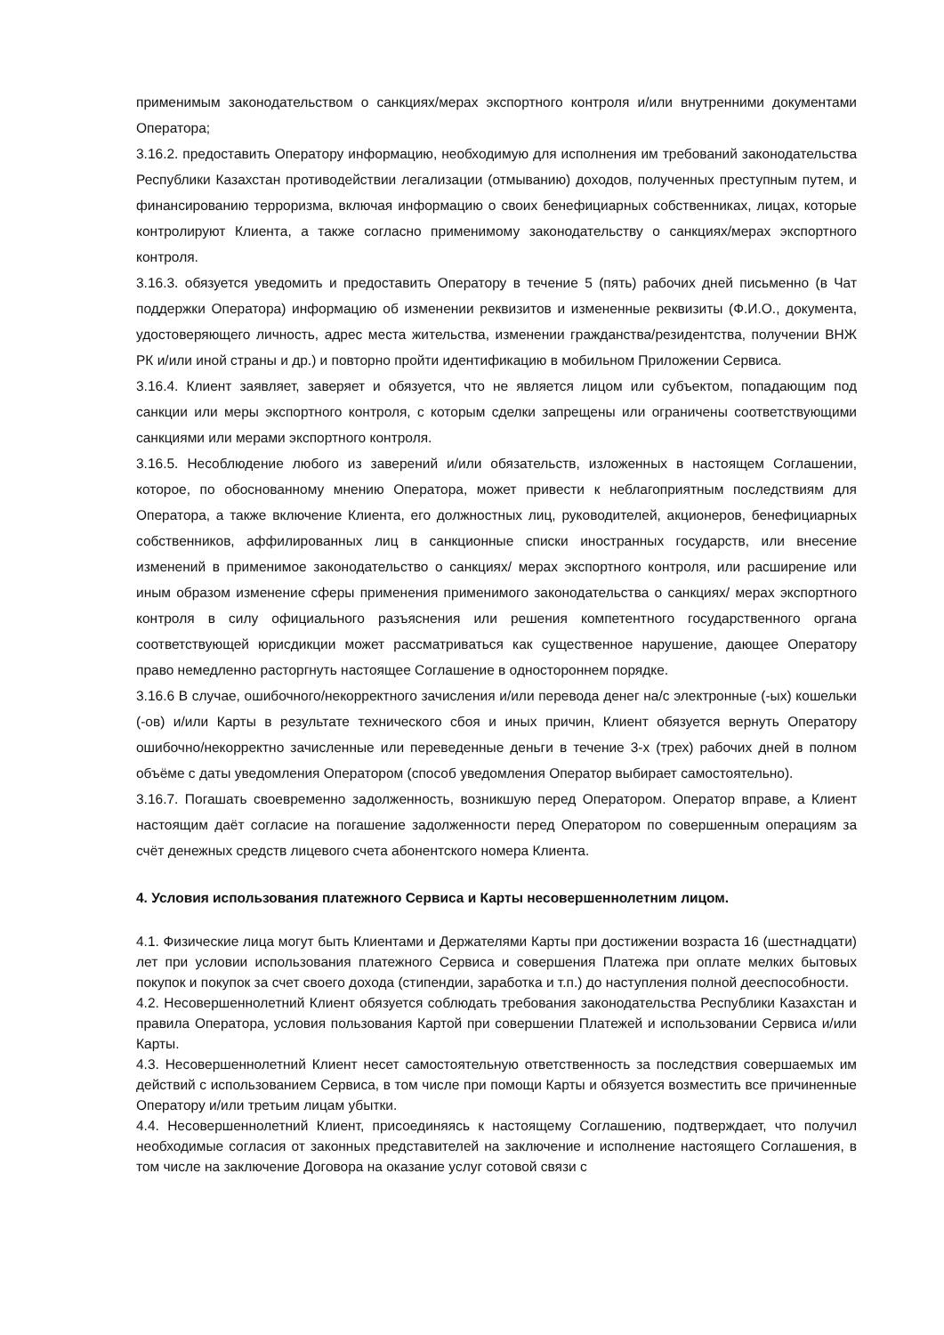применимым законодательством о санкциях/мерах экспортного контроля и/или внутренними документами Оператора;
3.16.2. предоставить Оператору информацию, необходимую для исполнения им требований законодательства Республики Казахстан противодействии легализации (отмыванию) доходов, полученных преступным путем, и финансированию терроризма, включая информацию о своих бенефициарных собственниках, лицах, которые контролируют Клиента, а также согласно применимому законодательству о санкциях/мерах экспортного контроля.
3.16.3. обязуется уведомить и предоставить Оператору в течение 5 (пять) рабочих дней письменно (в Чат поддержки Оператора) информацию об изменении реквизитов и измененные реквизиты (Ф.И.О., документа, удостоверяющего личность, адрес места жительства, изменении гражданства/резидентства, получении ВНЖ РК и/или иной страны и др.) и повторно пройти идентификацию в мобильном Приложении Сервиса.
3.16.4. Клиент заявляет, заверяет и обязуется, что не является лицом или субъектом, попадающим под санкции или меры экспортного контроля, с которым сделки запрещены или ограничены соответствующими санкциями или мерами экспортного контроля.
3.16.5. Несоблюдение любого из заверений и/или обязательств, изложенных в настоящем Соглашении, которое, по обоснованному мнению Оператора, может привести к неблагоприятным последствиям для Оператора, а также включение Клиента, его должностных лиц, руководителей, акционеров, бенефициарных собственников, аффилированных лиц в санкционные списки иностранных государств, или внесение изменений в применимое законодательство о санкциях/ мерах экспортного контроля, или расширение или иным образом изменение сферы применения применимого законодательства о санкциях/ мерах экспортного контроля в силу официального разъяснения или решения компетентного государственного органа соответствующей юрисдикции может рассматриваться как существенное нарушение, дающее Оператору право немедленно расторгнуть настоящее Соглашение в одностороннем порядке.
3.16.6 В случае, ошибочного/некорректного зачисления и/или перевода денег на/с электронные (-ых) кошельки (-ов) и/или Карты в результате технического сбоя и иных причин, Клиент обязуется вернуть Оператору ошибочно/некорректно зачисленные или переведенные деньги в течение 3-х (трех) рабочих дней в полном объёме с даты уведомления Оператором (способ уведомления Оператор выбирает самостоятельно).
3.16.7. Погашать своевременно задолженность, возникшую перед Оператором. Оператор вправе, а Клиент настоящим даёт согласие на погашение задолженности перед Оператором по совершенным операциям за счёт денежных средств лицевого счета абонентского номера Клиента.
4. Условия использования платежного Сервиса и Карты несовершеннолетним лицом.
4.1. Физические лица могут быть Клиентами и Держателями Карты при достижении возраста 16 (шестнадцати) лет при условии использования платежного Сервиса и совершения Платежа при оплате мелких бытовых покупок и покупок за счет своего дохода (стипендии, заработка и т.п.) до наступления полной дееспособности.
4.2. Несовершеннолетний Клиент обязуется соблюдать требования законодательства Республики Казахстан и правила Оператора, условия пользования Картой при совершении Платежей и использовании Сервиса и/или Карты.
4.3. Несовершеннолетний Клиент несет самостоятельную ответственность за последствия совершаемых им действий с использованием Сервиса, в том числе при помощи Карты и обязуется возместить все причиненные Оператору и/или третьим лицам убытки.
4.4. Несовершеннолетний Клиент, присоединяясь к настоящему Соглашению, подтверждает, что получил необходимые согласия от законных представителей на заключение и исполнение настоящего Соглашения, в том числе на заключение Договора на оказание услуг сотовой связи с